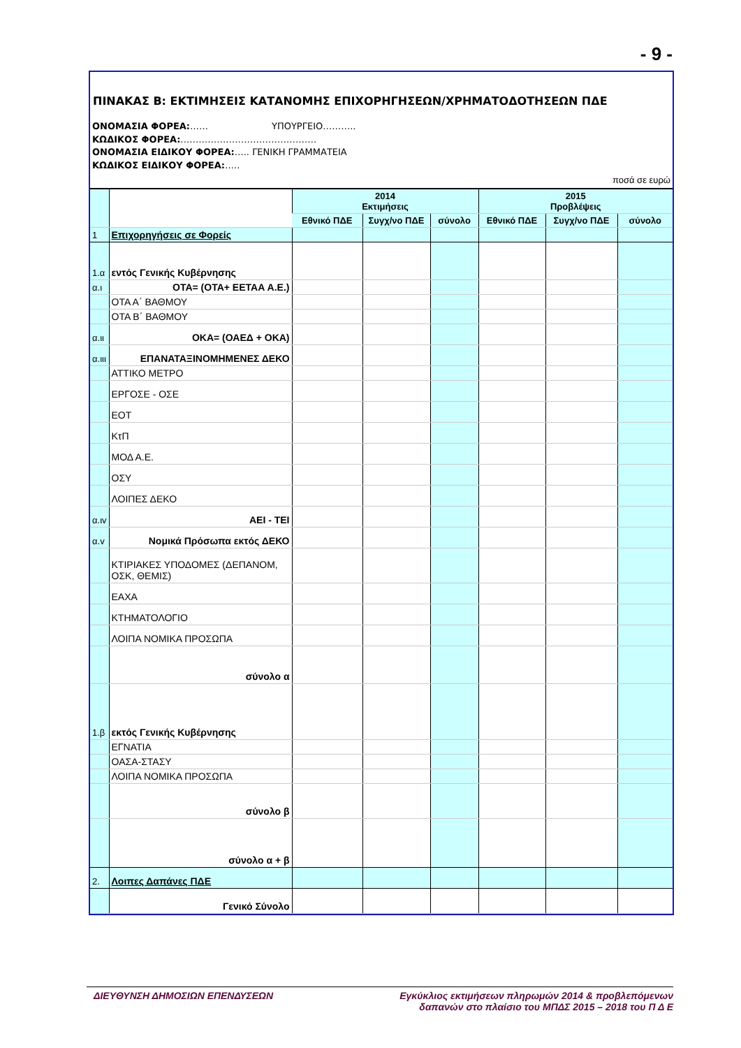- 9 -
ΠΙΝΑΚΑΣ Β: ΕΚΤΙΜΗΣΕΙΣ ΚΑΤΑΝΟΜΗΣ ΕΠΙΧΟΡΗΓΗΣΕΩΝ/ΧΡΗΜΑΤΟΔΟΤΗΣΕΩΝ ΠΔΕ
ΟΝΟΜΑΣΙΑ ΦΟΡΕΑ:…… ΥΠΟΥΡΓΕΙΟ………..
ΚΩΔΙΚΟΣ ΦΟΡΕΑ:………………………………………
ΟΝΟΜΑΣΙΑ ΕΙΔΙΚΟΥ ΦΟΡΕΑ:….. ΓΕΝΙΚΗ ΓΡΑΜΜΑΤΕΙΑ
ΚΩΔΙΚΟΣ ΕΙΔΙΚΟΥ ΦΟΡΕΑ:…..
ποσά σε ευρώ
| | | 2014 Εκτιμήσεις | | | 2015 Προβλέψεις | | |
| --- | --- | --- | --- | --- | --- | --- | --- |
| | | Εθνικό ΠΔΕ | Συγχ/νο ΠΔΕ | σύνολο | Εθνικό ΠΔΕ | Συγχ/νο ΠΔΕ | σύνολο |
| 1 | Επιχορηγήσεις σε Φορείς | | | | | | |
| 1.α | εντός Γενικής Κυβέρνησης | | | | | | |
| α.ι | ΟΤΑ= (ΟΤΑ+ ΕΕΤΑΑ Α.Ε.) | | | | | | |
| | ΟΤΑ Α΄ ΒΑΘΜΟΥ | | | | | | |
| | ΟΤΑ Β΄ ΒΑΘΜΟΥ | | | | | | |
| α.ιι | ΟΚΑ= (ΟΑΕΔ + ΟΚΑ) | | | | | | |
| α.ιιι | ΕΠΑΝΑΤΑΞΙΝΟΜΗΜΕΝΕΣ ΔΕΚΟ | | | | | | |
| | ΑΤΤΙΚΟ ΜΕΤΡΟ | | | | | | |
| | ΕΡΓΟΣΕ - ΟΣΕ | | | | | | |
| | ΕΟΤ | | | | | | |
| | ΚτΠ | | | | | | |
| | ΜΟΔ Α.Ε. | | | | | | |
| | ΟΣΥ | | | | | | |
| | ΛΟΙΠΕΣ ΔΕΚΟ | | | | | | |
| α.ιv | ΑΕΙ - ΤΕΙ | | | | | | |
| α.v | Νομικά Πρόσωπα εκτός ΔΕΚΟ | | | | | | |
| | ΚΤΙΡΙΑΚΕΣ ΥΠΟΔΟΜΕΣ (ΔΕΠΑΝΟΜ, ΟΣΚ, ΘΕΜΙΣ) | | | | | | |
| | ΕΑΧΑ | | | | | | |
| | ΚΤΗΜΑΤΟΛΟΓΙΟ | | | | | | |
| | ΛΟΙΠΑ ΝΟΜΙΚΑ ΠΡΟΣΩΠΑ | | | | | | |
| | σύνολο α | | | | | | |
| 1.β | εκτός Γενικής Κυβέρνησης | | | | | | |
| | ΕΓΝΑΤΙΑ | | | | | | |
| | ΟΑΣΑ-ΣΤΑΣΥ | | | | | | |
| | ΛΟΙΠΑ ΝΟΜΙΚΑ ΠΡΟΣΩΠΑ | | | | | | |
| | σύνολο β | | | | | | |
| | σύνολο α + β | | | | | | |
| 2. | Λοιπες Δαπάνες ΠΔΕ | | | | | | |
| | Γενικό Σύνολο | | | | | | |
ΔΙΕΥΘΥΝΣΗ ΔΗΜΟΣΙΩΝ ΕΠΕΝΔΥΣΕΩΝ Εγκύκλιος εκτιμήσεων πληρωμών 2014 & προβλεπόμενων
δαπανών στο πλαίσιο του ΜΠΔΣ 2015 – 2018 του Π Δ Ε